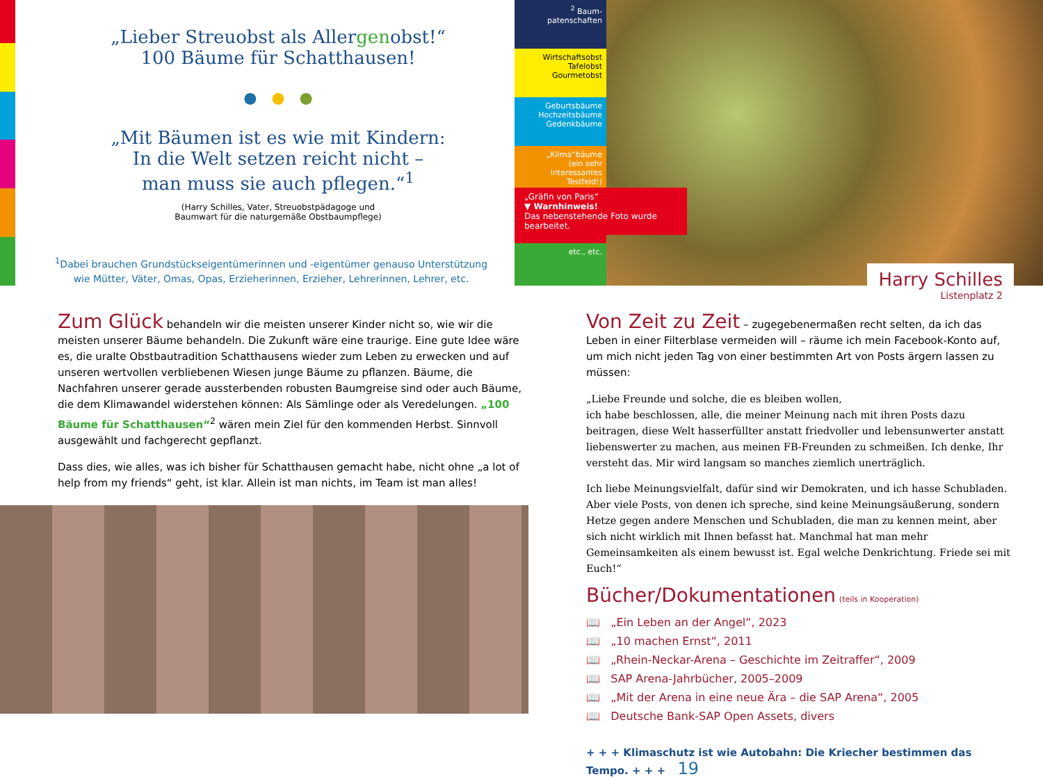„Lieber Streuobst als Allergenobst!“
100 Bäume für Schatthausen!
● ● ●
„Mit Bäumen ist es wie mit Kindern:
In die Welt setzen reicht nicht –
man muss sie auch pflegen.“<sup>1</sup>
(Harry Schilles, Vater, Streuobstpädagoge und
Baumwart für die naturgemäße Obstbaumpflege)
<sup>1</sup> Dabei brauchen Grundstückseigentümerinnen und -eigentümer genauso Unterstützung
wie Mütter, Väter, Omas, Opas, Erzieherinnen, Erzieher, Lehrerinnen, Lehrer, etc.
<sup>2</sup> Baum-
patenschaften
Wirtschaftsobst
Tafelobst
Gourmetobst
Geburtsbäume
Hochzeitsbäume
Gedenkbäume
„Klima“bäume
(ein sehr interessantes Testfeld!)
etc., etc.
„Gräfin von Paris“
▼ Warnhinweis!
Das nebenstehende Foto wurde bearbeitet.
Harry Schilles
Listenplatz 2
Zum Glück behandeln wir die meisten unserer Kinder nicht so, wie wir die meisten unserer Bäume behandeln. Die Zukunft wäre eine traurige. Eine gute Idee wäre es, die uralte Obstbautradition Schatthausens wieder zum Leben zu erwecken und auf unseren wertvollen verbliebenen Wiesen junge Bäume zu pflanzen. Bäume, die Nachfahren unserer gerade aussterbenden robusten Baumgreise sind oder auch Bäume, die dem Klimawandel widerstehen können: Als Sämlinge oder als Veredelungen. „100 Bäume für Schatthausen“<sup>2</sup> wären mein Ziel für den kommenden Herbst. Sinnvoll ausgewählt und fachgerecht gepflanzt.
Dass dies, wie alles, was ich bisher für Schatthausen gemacht habe, nicht ohne „a lot of help from my friends“ geht, ist klar. Allein ist man nichts, im Team ist man alles!
Von Zeit zu Zeit – zugegebenermaßen recht selten, da ich das Leben in einer Filterblase vermeiden will – räume ich mein Facebook-Konto auf, um mich nicht jeden Tag von einer bestimmten Art von Posts ärgern lassen zu müssen:
„Liebe Freunde und solche, die es bleiben wollen,
ich habe beschlossen, alle, die meiner Meinung nach mit ihren Posts dazu beitragen, diese Welt hasserfüllter anstatt friedvoller und lebensunwerter anstatt liebenswerter zu machen, aus meinen FB-Freunden zu schmeißen. Ich denke, Ihr versteht das. Mir wird langsam so manches ziemlich unerträglich.
Ich liebe Meinungsvielfalt, dafür sind wir Demokraten, und ich hasse Schubladen. Aber viele Posts, von denen ich spreche, sind keine Meinungsäußerung, sondern Hetze gegen andere Menschen und Schubladen, die man zu kennen meint, aber sich nicht wirklich mit Ihnen befasst hat. Manchmal hat man mehr Gemeinsamkeiten als einem bewusst ist. Egal welche Denkrichtung. Friede sei mit Euch!“
Bücher/Dokumentationen (teils in Kooperation)
📖 „Ein Leben an der Angel“, 2023
📖 „10 machen Ernst“, 2011
📖 „Rhein-Neckar-Arena – Geschichte im Zeitraffer“, 2009
📖 SAP Arena-Jahrbücher, 2005–2009
📖 „Mit der Arena in eine neue Ära – die SAP Arena“, 2005
📖 Deutsche Bank-SAP Open Assets, divers
+ + + Klimaschutz ist wie Autobahn: Die Kriecher bestimmen das Tempo. + + + 19